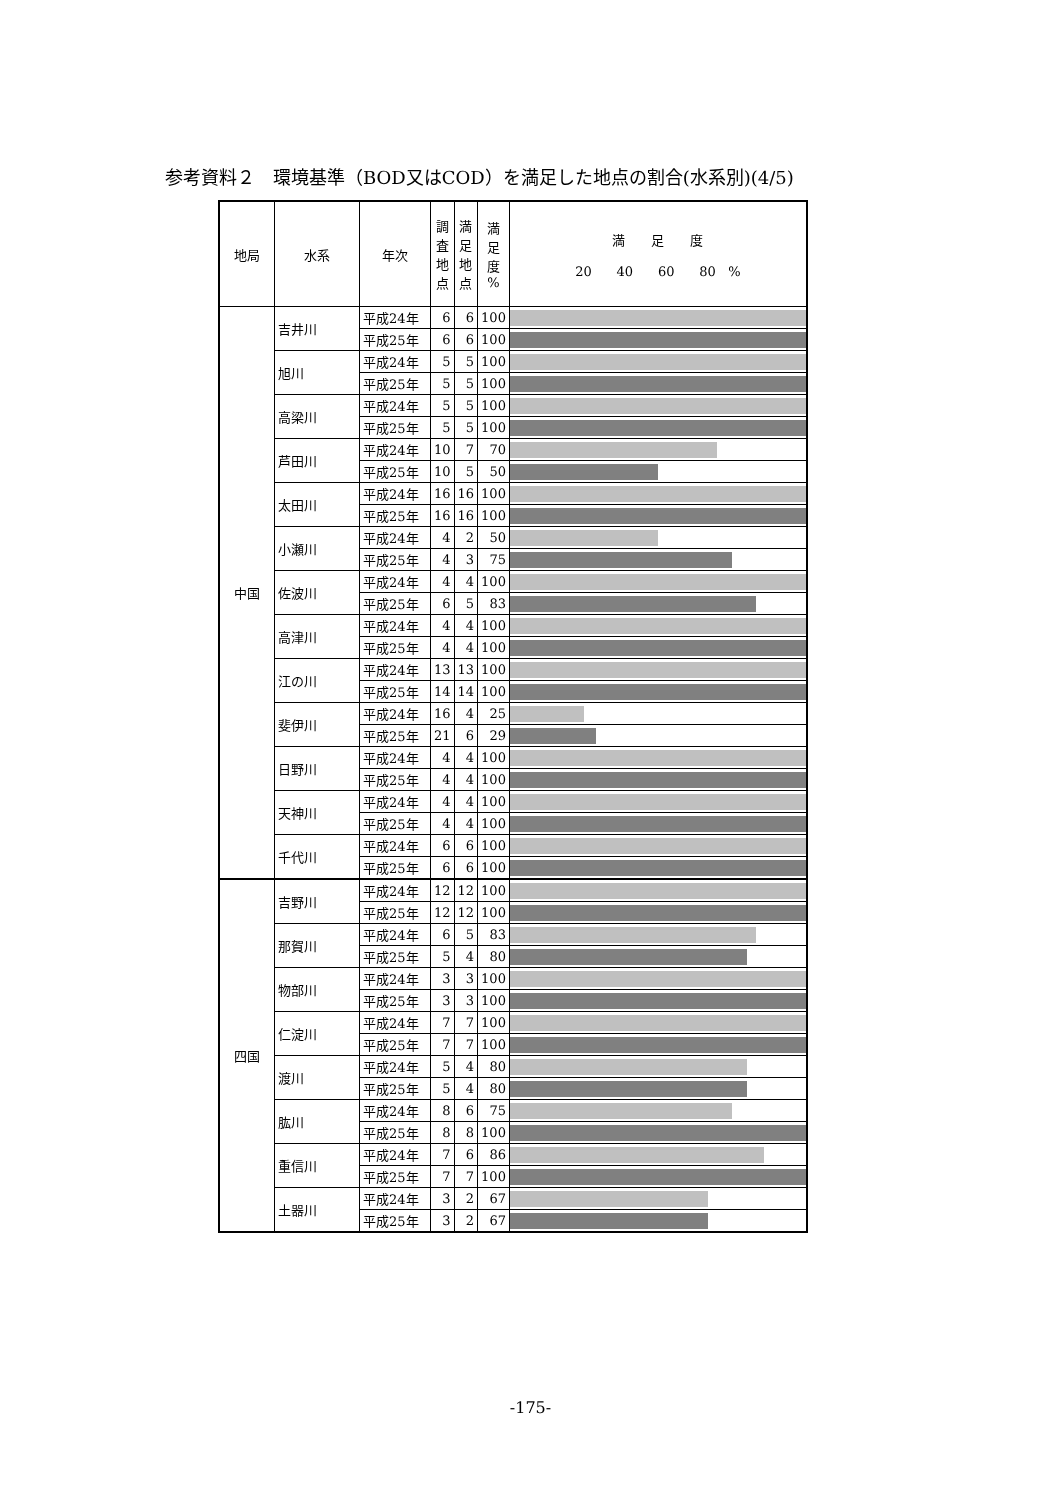参考資料２　環境基準（BOD又はCOD）を満足した地点の割合(水系別)(4/5)
| 地局 | 水系 | 年次 | 調 査 地 点 | 満 足 地 点 | 満 足 度 % | 満 足 度 20 40 60 80 % |
| --- | --- | --- | --- | --- | --- | --- |
| 中国 | 吉井川 | 平成24年 | 6 | 6 | 100 | |
| | | 平成25年 | 6 | 6 | 100 | |
| | 旭川 | 平成24年 | 5 | 5 | 100 | |
| | | 平成25年 | 5 | 5 | 100 | |
| | 高梁川 | 平成24年 | 5 | 5 | 100 | |
| | | 平成25年 | 5 | 5 | 100 | |
| | 芦田川 | 平成24年 | 10 | 7 | 70 | |
| | | 平成25年 | 10 | 5 | 50 | |
| | 太田川 | 平成24年 | 16 | 16 | 100 | |
| | | 平成25年 | 16 | 16 | 100 | |
| | 小瀬川 | 平成24年 | 4 | 2 | 50 | |
| | | 平成25年 | 4 | 3 | 75 | |
| | 佐波川 | 平成24年 | 4 | 4 | 100 | |
| | | 平成25年 | 6 | 5 | 83 | |
| | 高津川 | 平成24年 | 4 | 4 | 100 | |
| | | 平成25年 | 4 | 4 | 100 | |
| | 江の川 | 平成24年 | 13 | 13 | 100 | |
| | | 平成25年 | 14 | 14 | 100 | |
| | 斐伊川 | 平成24年 | 16 | 4 | 25 | |
| | | 平成25年 | 21 | 6 | 29 | |
| | 日野川 | 平成24年 | 4 | 4 | 100 | |
| | | 平成25年 | 4 | 4 | 100 | |
| | 天神川 | 平成24年 | 4 | 4 | 100 | |
| | | 平成25年 | 4 | 4 | 100 | |
| | 千代川 | 平成24年 | 6 | 6 | 100 | |
| | | 平成25年 | 6 | 6 | 100 | |
| 四国 | 吉野川 | 平成24年 | 12 | 12 | 100 | |
| | | 平成25年 | 12 | 12 | 100 | |
| | 那賀川 | 平成24年 | 6 | 5 | 83 | |
| | | 平成25年 | 5 | 4 | 80 | |
| | 物部川 | 平成24年 | 3 | 3 | 100 | |
| | | 平成25年 | 3 | 3 | 100 | |
| | 仁淀川 | 平成24年 | 7 | 7 | 100 | |
| | | 平成25年 | 7 | 7 | 100 | |
| | 渡川 | 平成24年 | 5 | 4 | 80 | |
| | | 平成25年 | 5 | 4 | 80 | |
| | 肱川 | 平成24年 | 8 | 6 | 75 | |
| | | 平成25年 | 8 | 8 | 100 | |
| | 重信川 | 平成24年 | 7 | 6 | 86 | |
| | | 平成25年 | 7 | 7 | 100 | |
| | 土器川 | 平成24年 | 3 | 2 | 67 | |
| | | 平成25年 | 3 | 2 | 67 | |
-175-